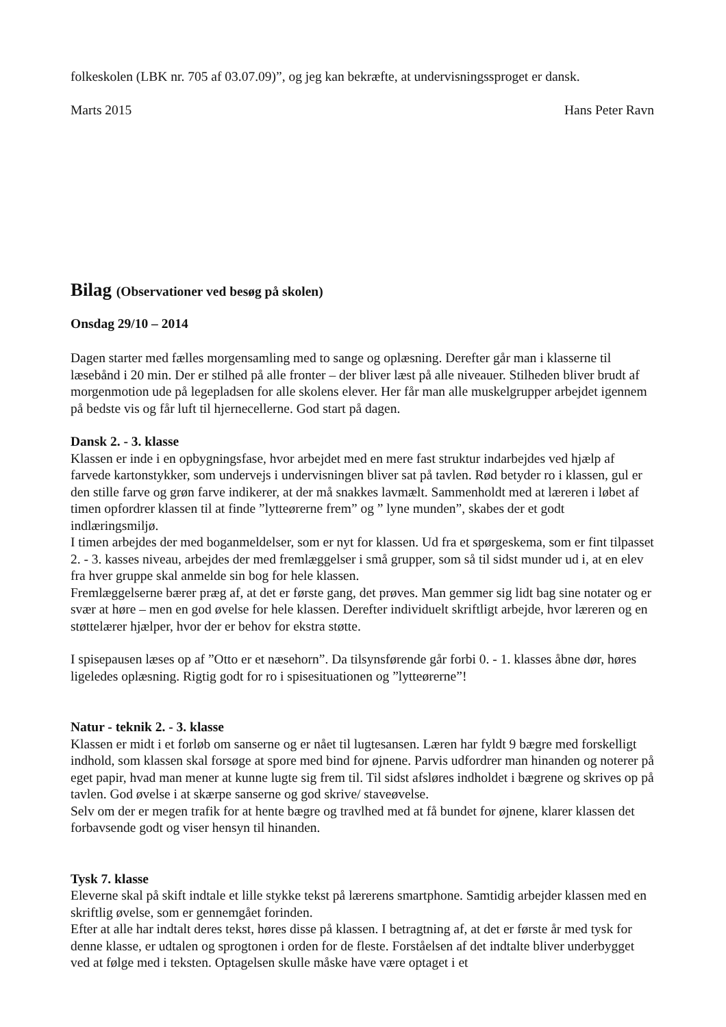folkeskolen (LBK nr. 705 af 03.07.09)”, og jeg kan bekræfte, at undervisningssproget er dansk.
Marts 2015 Hans Peter Ravn
Bilag (Observationer ved besøg på skolen)
Onsdag 29/10 – 2014
Dagen starter med fælles morgensamling med to sange og oplæsning. Derefter går man i klasserne til læsebånd i 20 min. Der er stilhed på alle fronter – der bliver læst på alle niveauer. Stilheden bliver brudt af morgenmotion ude på legepladsen for alle skolens elever. Her får man alle muskelgrupper arbejdet igennem på bedste vis og får luft til hjernecellerne. God start på dagen.
Dansk 2. - 3. klasse
Klassen er inde i en opbygningsfase, hvor arbejdet med en mere fast struktur indarbejdes ved hjælp af farvede kartonstykker, som undervejs i undervisningen bliver sat på tavlen. Rød betyder ro i klassen, gul er den stille farve og grøn farve indikerer, at der må snakkes lavmælt. Sammenholdt med at læreren i løbet af timen opfordrer klassen til at finde ”lytteørerne frem” og ” lyne munden”, skabes der et godt indlæringsmiljø.
I timen arbejdes der med boganmeldelser, som er nyt for klassen. Ud fra et spørgeskema, som er fint tilpasset 2. - 3. kasses niveau, arbejdes der med fremlæggelser i små grupper, som så til sidst munder ud i, at en elev fra hver gruppe skal anmelde sin bog for hele klassen.
Fremlæggelserne bærer præg af, at det er første gang, det prøves. Man gemmer sig lidt bag sine notater og er svær at høre – men en god øvelse for hele klassen. Derefter individuelt skriftligt arbejde, hvor læreren og en støttelærer hjælper, hvor der er behov for ekstra støtte.
I spisepausen læses op af ”Otto er et næsehorn”. Da tilsynsførende går forbi 0. - 1. klasses åbne dør, høres ligeledes oplæsning. Rigtig godt for ro i spisesituationen og ”lytteørerne”!
Natur - teknik 2. - 3. klasse
Klassen er midt i et forløb om sanserne og er nået til lugtesansen. Læren har fyldt 9 bægre med forskelligt indhold, som klassen skal forsøge at spore med bind for øjnene. Parvis udfordrer man hinanden og noterer på eget papir, hvad man mener at kunne lugte sig frem til. Til sidst afsløres indholdet i bægrene og skrives op på tavlen. God øvelse i at skærpe sanserne og god skrive/ staveøvelse.
Selv om der er megen trafik for at hente bægre og travlhed med at få bundet for øjnene, klarer klassen det forbavsende godt og viser hensyn til hinanden.
Tysk 7. klasse
Eleverne skal på skift indtale et lille stykke tekst på lærerens smartphone. Samtidig arbejder klassen med en skriftlig øvelse, som er gennemgået forinden.
Efter at alle har indtalt deres tekst, høres disse på klassen. I betragtning af, at det er første år med tysk for denne klasse, er udtalen og sprogtonen i orden for de fleste. Forståelsen af det indtalte bliver underbygget ved at følge med i teksten. Optagelsen skulle måske have være optaget i et